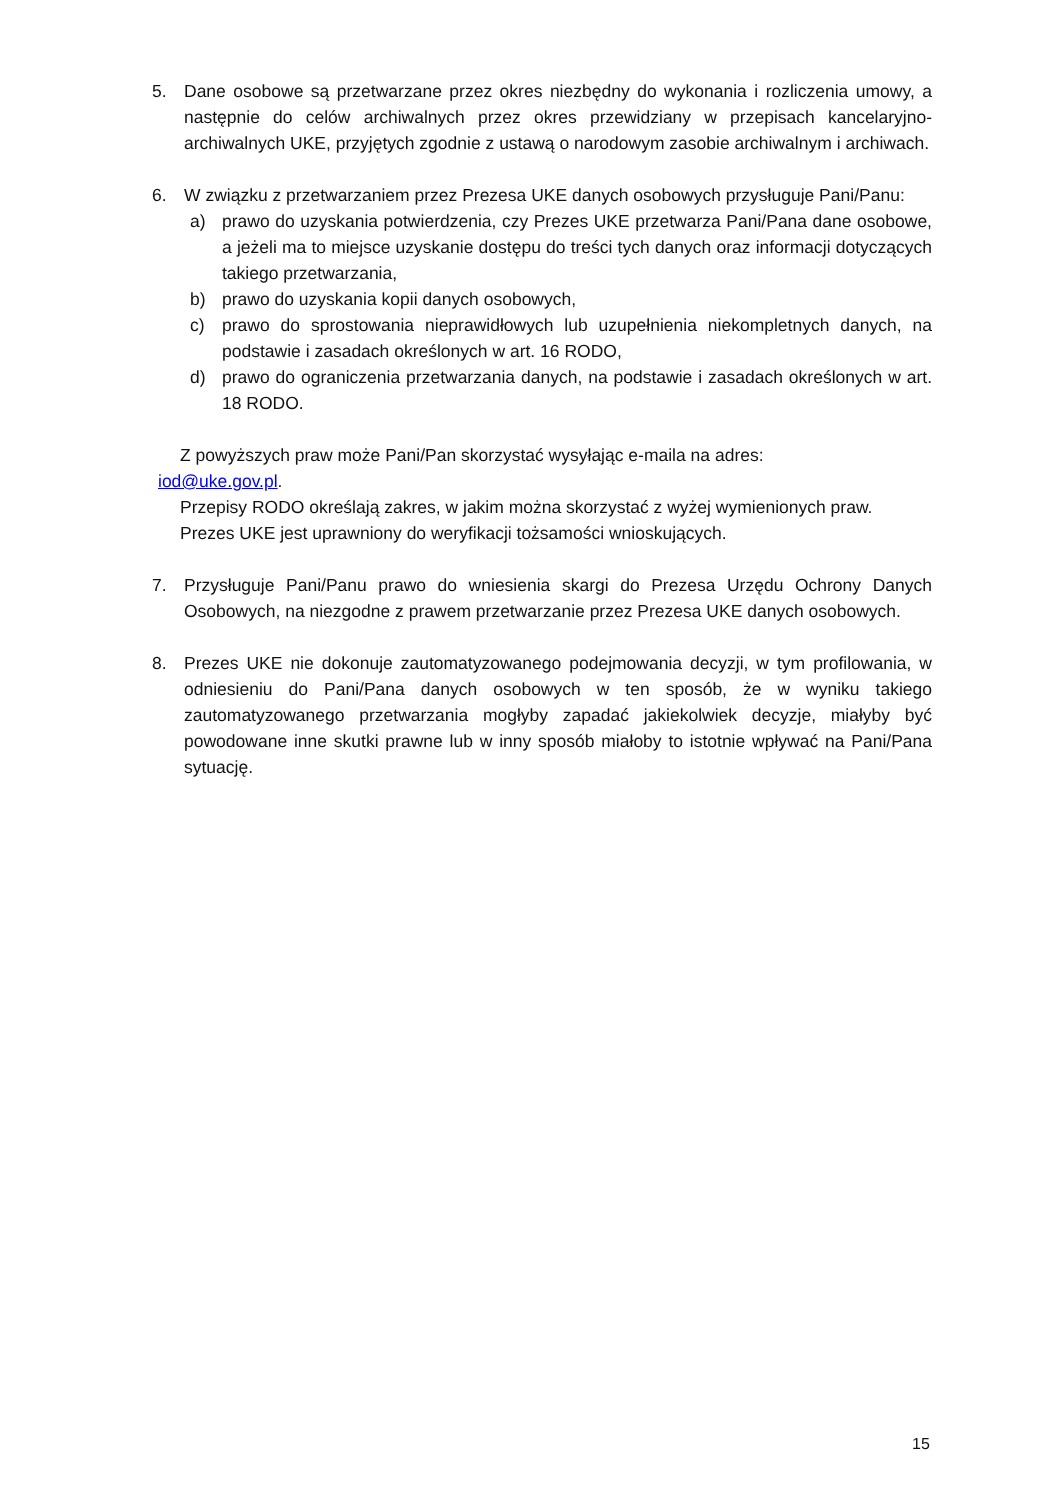5. Dane osobowe są przetwarzane przez okres niezbędny do wykonania i rozliczenia umowy, a następnie do celów archiwalnych przez okres przewidziany w przepisach kancelaryjno-archiwalnych UKE, przyjętych zgodnie z ustawą o narodowym zasobie archiwalnym i archiwach.
6. W związku z przetwarzaniem przez Prezesa UKE danych osobowych przysługuje Pani/Panu:
a) prawo do uzyskania potwierdzenia, czy Prezes UKE przetwarza Pani/Pana dane osobowe, a jeżeli ma to miejsce uzyskanie dostępu do treści tych danych oraz informacji dotyczących takiego przetwarzania,
b) prawo do uzyskania kopii danych osobowych,
c) prawo do sprostowania nieprawidłowych lub uzupełnienia niekompletnych danych, na podstawie i zasadach określonych w art. 16 RODO,
d) prawo do ograniczenia przetwarzania danych, na podstawie i zasadach określonych w art. 18 RODO.
Z powyższych praw może Pani/Pan skorzystać wysyłając e-maila na adres:
iod@uke.gov.pl.
Przepisy RODO określają zakres, w jakim można skorzystać z wyżej wymienionych praw.
Prezes UKE jest uprawniony do weryfikacji tożsamości wnioskujących.
7. Przysługuje Pani/Panu prawo do wniesienia skargi do Prezesa Urzędu Ochrony Danych Osobowych, na niezgodne z prawem przetwarzanie przez Prezesa UKE danych osobowych.
8. Prezes UKE nie dokonuje zautomatyzowanego podejmowania decyzji, w tym profilowania, w odniesieniu do Pani/Pana danych osobowych w ten sposób, że w wyniku takiego zautomatyzowanego przetwarzania mogłyby zapadać jakiekolwiek decyzje, miałyby być powodowane inne skutki prawne lub w inny sposób miałoby to istotnie wpływać na Pani/Pana sytuację.
15